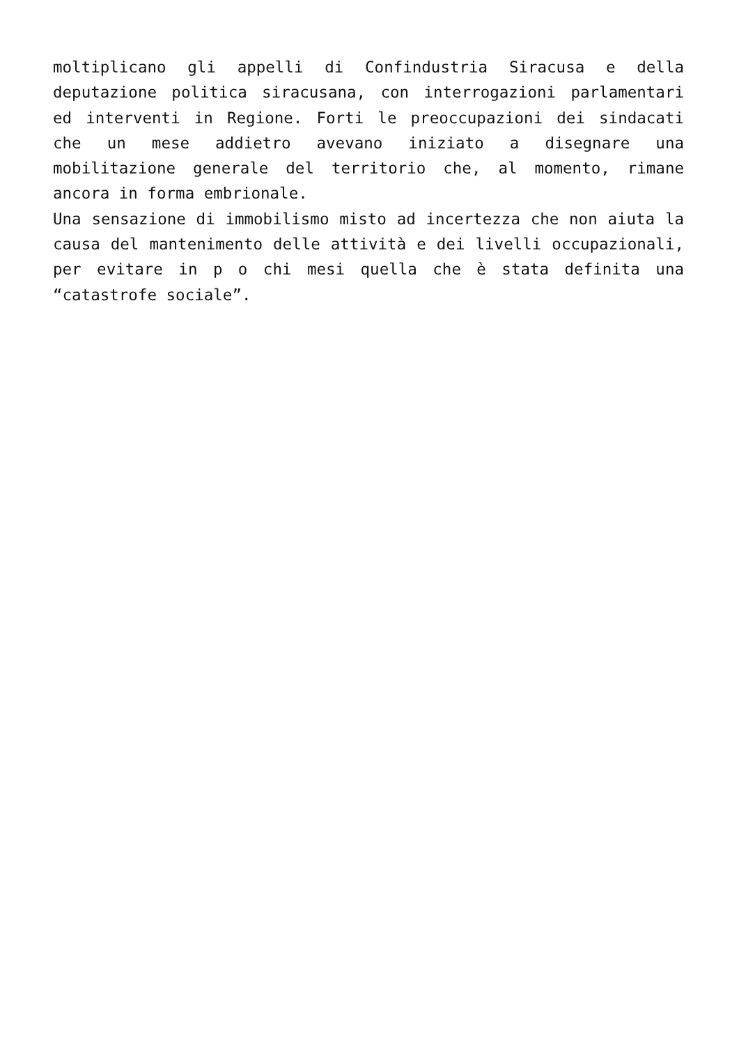moltiplicano gli appelli di Confindustria Siracusa e della deputazione politica siracusana, con interrogazioni parlamentari ed interventi in Regione. Forti le preoccupazioni dei sindacati che un mese addietro avevano iniziato a disegnare una mobilitazione generale del territorio che, al momento, rimane ancora in forma embrionale.
Una sensazione di immobilismo misto ad incertezza che non aiuta la causa del mantenimento delle attività e dei livelli occupazionali, per evitare in p o chi mesi quella che è stata definita una “catastrofe sociale”.